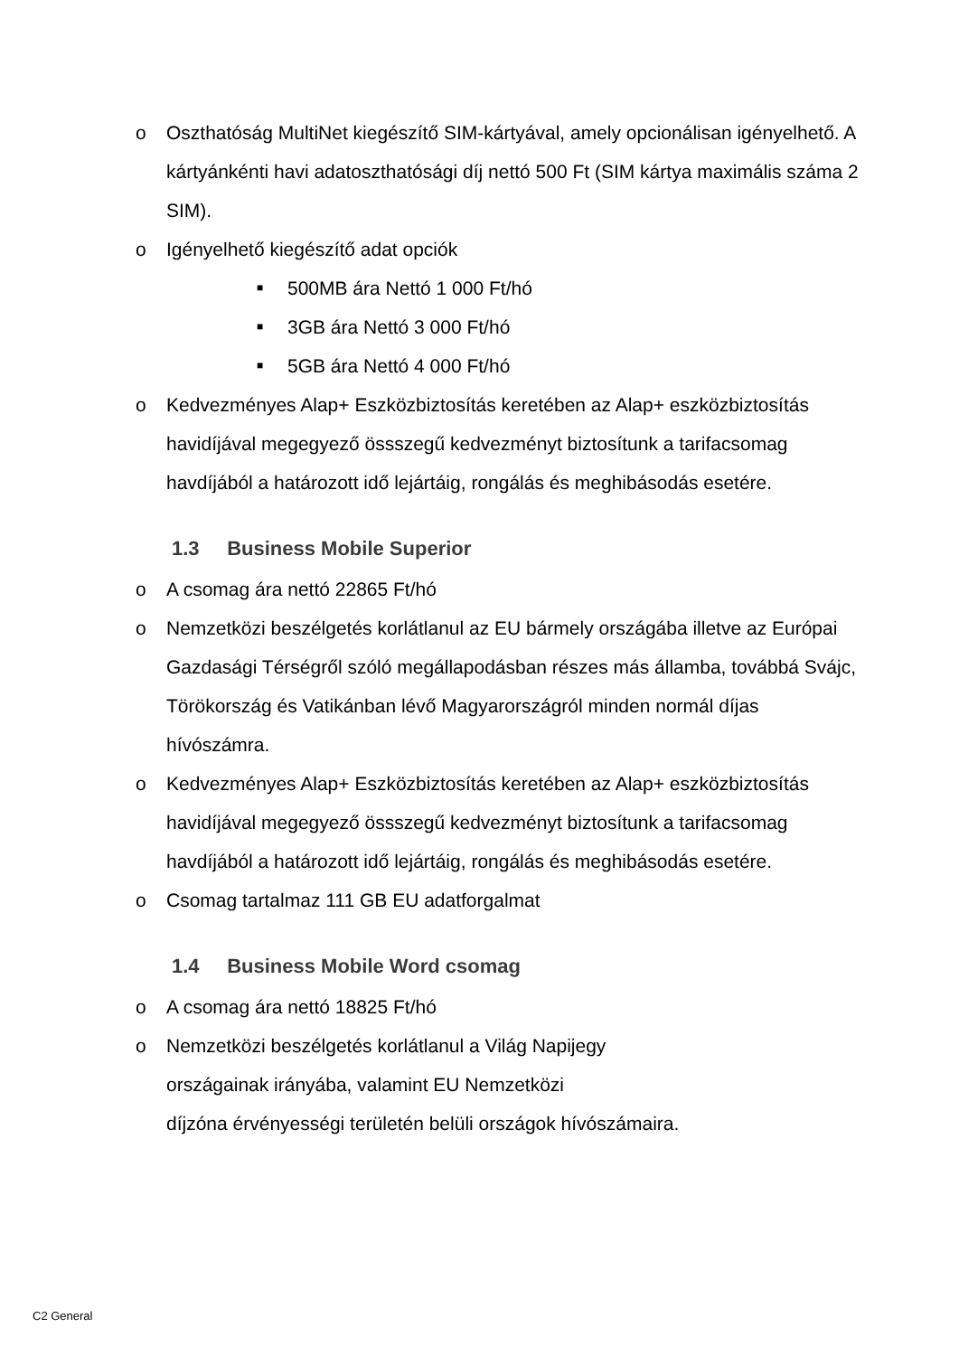o Oszthatóság MultiNet kiegészítő SIM-kártyával, amely opcionálisan igényelhető. A kártyánkénti havi adatoszthatósági díj nettó 500 Ft (SIM kártya maximális száma 2 SIM).
o Igényelhető kiegészítő adat opciók
■ 500MB ára Nettó 1 000 Ft/hó
■ 3GB ára Nettó 3 000 Ft/hó
■ 5GB ára Nettó 4 000 Ft/hó
o Kedvezményes Alap+ Eszközbiztosítás keretében az Alap+ eszközbiztosítás havidíjával megegyező össszegű kedvezményt biztosítunk a tarifacsomag havdíjából a határozott idő lejártáig, rongálás és meghibásodás esetére.
1.3 Business Mobile Superior
o A csomag ára nettó 22865 Ft/hó
o Nemzetközi beszélgetés korlátlanul az EU bármely országába illetve az Európai Gazdasági Térségről szóló megállapodásban részes más államba, továbbá Svájc, Törökország és Vatikánban lévő Magyarországról minden normál díjas hívószámra.
o Kedvezményes Alap+ Eszközbiztosítás keretében az Alap+ eszközbiztosítás havidíjával megegyező össszegű kedvezményt biztosítunk a tarifacsomag havdíjából a határozott idő lejártáig, rongálás és meghibásodás esetére.
o Csomag tartalmaz 111 GB EU adatforgalmat
1.4 Business Mobile Word csomag
o A csomag ára nettó 18825 Ft/hó
o Nemzetközi beszélgetés korlátlanul a Világ Napijegy
országainak irányába, valamint EU Nemzetközi
díjzóna érvényességi területén belüli országok hívószámaira.
C2 General